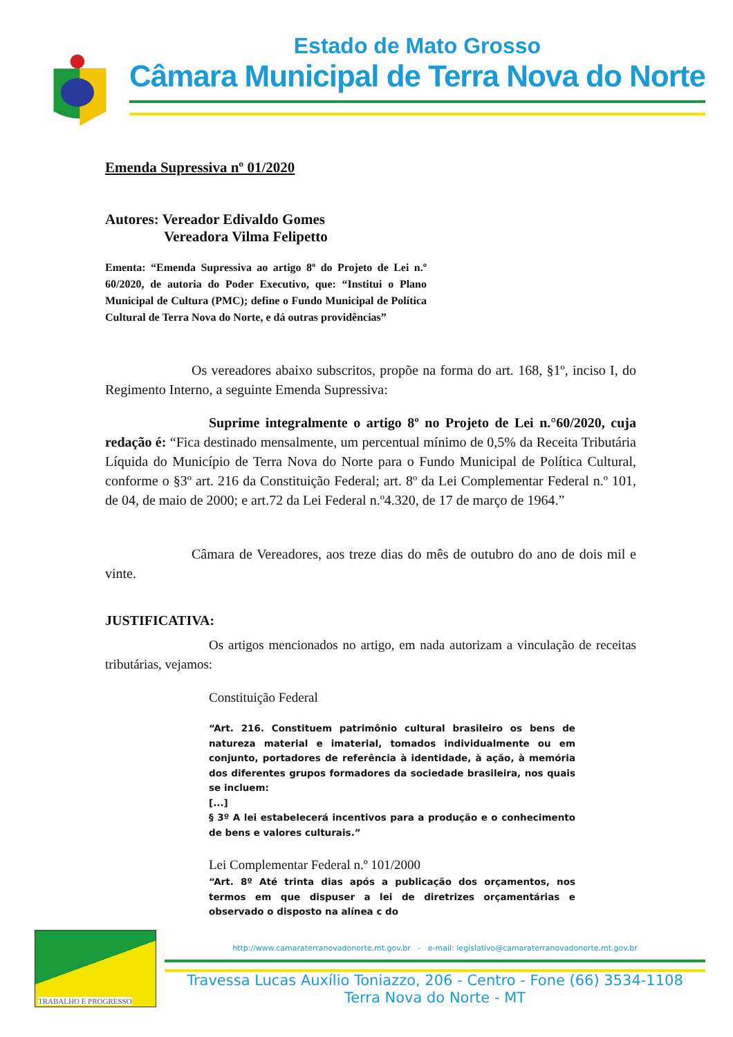Estado de Mato Grosso
Câmara Municipal de Terra Nova do Norte
Emenda Supressiva nº 01/2020
Autores: Vereador Edivaldo Gomes
Vereadora Vilma Felipetto
Ementa: “Emenda Supressiva ao artigo 8º do Projeto de Lei n.º 60/2020, de autoria do Poder Executivo, que: “Institui o Plano Municipal de Cultura (PMC); define o Fundo Municipal de Política Cultural de Terra Nova do Norte, e dá outras providências”
Os vereadores abaixo subscritos, propõe na forma do art. 168, §1º, inciso I, do Regimento Interno, a seguinte Emenda Supressiva:
Suprime integralmente o artigo 8º no Projeto de Lei n.°60/2020, cuja redação é: “Fica destinado mensalmente, um percentual mínimo de 0,5% da Receita Tributária Líquida do Município de Terra Nova do Norte para o Fundo Municipal de Política Cultural, conforme o §3º art. 216 da Constituição Federal; art. 8º da Lei Complementar Federal n.º 101, de 04, de maio de 2000; e art.72 da Lei Federal n.º4.320, de 17 de março de 1964.”
Câmara de Vereadores, aos treze dias do mês de outubro do ano de dois mil e vinte.
JUSTIFICATIVA:
Os artigos mencionados no artigo, em nada autorizam a vinculação de receitas tributárias, vejamos:
Constituição Federal
“Art. 216. Constituem patrimônio cultural brasileiro os bens de natureza material e imaterial, tomados individualmente ou em conjunto, portadores de referência à identidade, à ação, à memória dos diferentes grupos formadores da sociedade brasileira, nos quais se incluem:
[...]
§ 3º A lei estabelecerá incentivos para a produção e o conhecimento de bens e valores culturais.”
Lei Complementar Federal n.º 101/2000
“Art. 8º Até trinta dias após a publicação dos orçamentos, nos termos em que dispuser a lei de diretrizes orçamentárias e observado o disposto na alínea c do
TRABALHO E PROGRESSO
http://www.camaraterranovadonorte.mt.gov.br - e-mail: legislativo@camaraterranovadonorte.mt.gov.br
Travessa Lucas Auxílio Toniazzo, 206 - Centro - Fone (66) 3534-1108
Terra Nova do Norte - MT